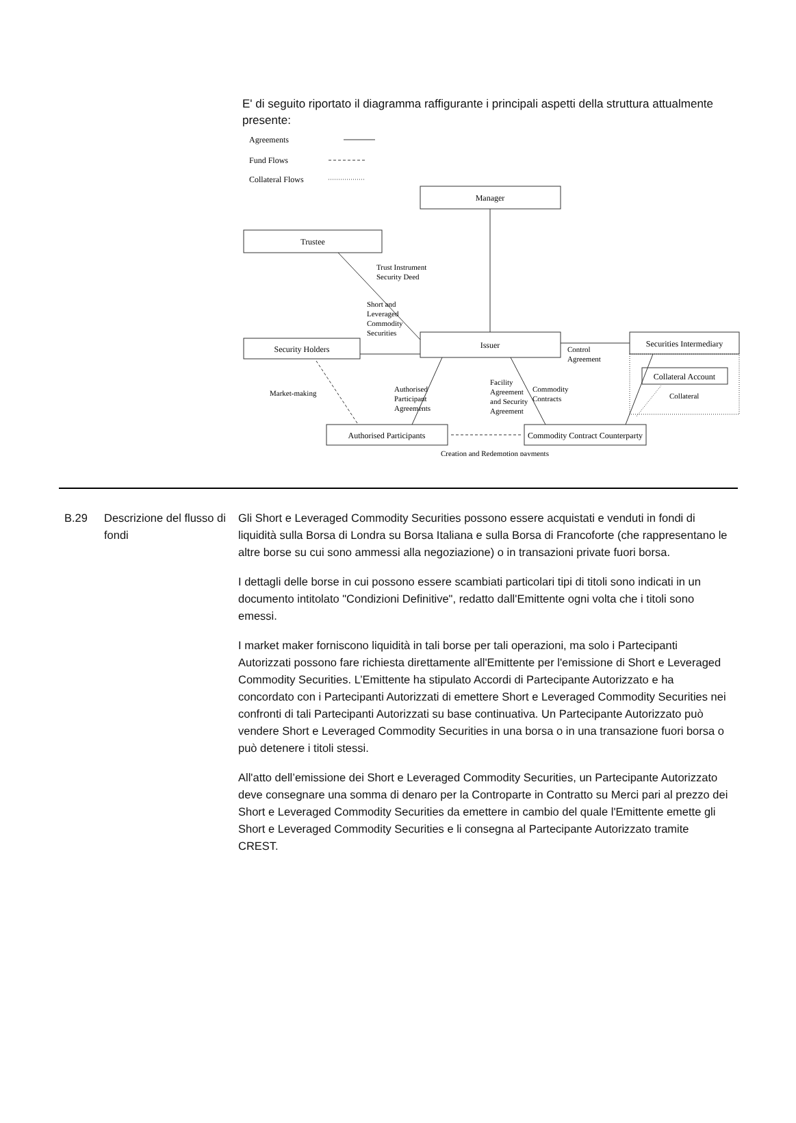E' di seguito riportato il diagramma raffigurante i principali aspetti della struttura attualmente presente:
Agreements
Fund Flows
Collateral Flows
Manager
Trustee
Security Holders
Issuer
Securities Intermediary
Collateral Account
Authorised Participants
Commodity Contract Counterparty
Trust Instrument
Security Deed
Short and
Leveraged
Commodity
Securities
Control
Agreement
Market-making
Authorised
Participant
Agreements
Facility
Agreement
and Security
Agreement
Commodity
Contracts
Collateral
Creation and Redemption payments
B.29 Descrizione del flusso di fondi
Gli Short e Leveraged Commodity Securities possono essere acquistati e venduti in fondi di liquidità sulla Borsa di Londra su Borsa Italiana e sulla Borsa di Francoforte (che rappresentano le altre borse su cui sono ammessi alla negoziazione) o in transazioni private fuori borsa.
I dettagli delle borse in cui possono essere scambiati particolari tipi di titoli sono indicati in un documento intitolato "Condizioni Definitive", redatto dall'Emittente ogni volta che i titoli sono emessi.
I market maker forniscono liquidità in tali borse per tali operazioni, ma solo i Partecipanti Autorizzati possono fare richiesta direttamente all'Emittente per l'emissione di Short e Leveraged Commodity Securities. L’Emittente ha stipulato Accordi di Partecipante Autorizzato e ha concordato con i Partecipanti Autorizzati di emettere Short e Leveraged Commodity Securities nei confronti di tali Partecipanti Autorizzati su base continuativa. Un Partecipante Autorizzato può vendere Short e Leveraged Commodity Securities in una borsa o in una transazione fuori borsa o può detenere i titoli stessi.
All'atto dell’emissione dei Short e Leveraged Commodity Securities, un Partecipante Autorizzato deve consegnare una somma di denaro per la Controparte in Contratto su Merci pari al prezzo dei Short e Leveraged Commodity Securities da emettere in cambio del quale l'Emittente emette gli Short e Leveraged Commodity Securities e li consegna al Partecipante Autorizzato tramite CREST.